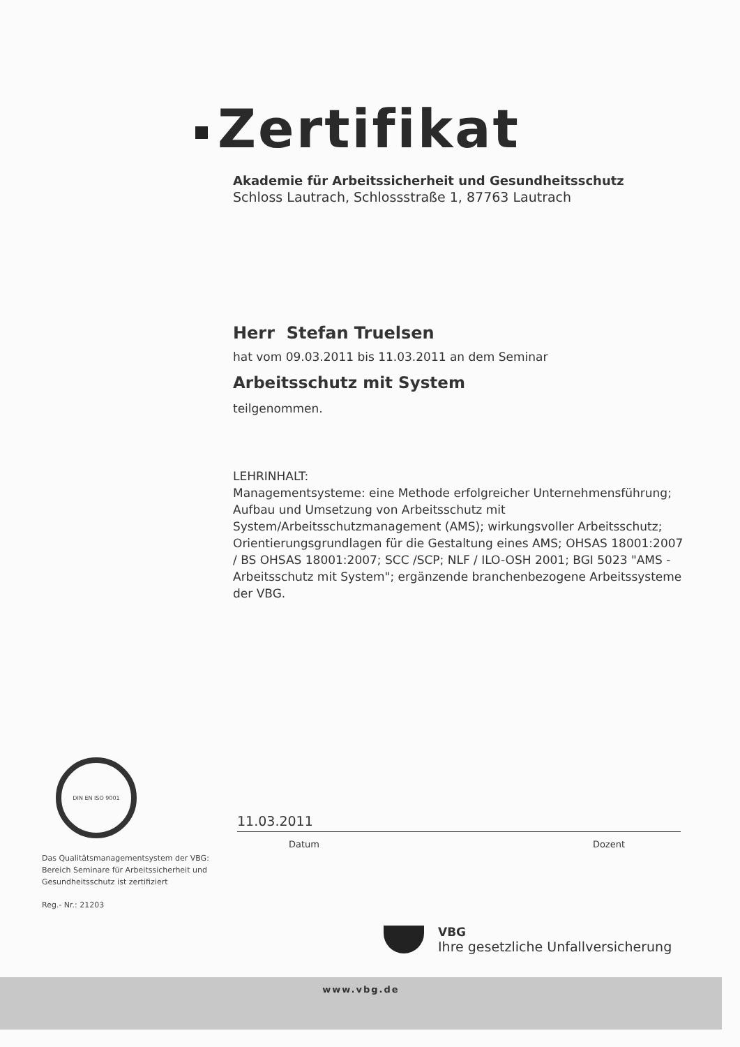Zertifikat
Akademie für Arbeitssicherheit und Gesundheitsschutz
Schloss Lautrach, Schlossstraße 1, 87763 Lautrach
Herr Stefan Truelsen
hat vom 09.03.2011 bis 11.03.2011 an dem Seminar
Arbeitsschutz mit System
teilgenommen.
LEHRINHALT:
Managementsysteme: eine Methode erfolgreicher Unternehmensführung; Aufbau und Umsetzung von Arbeitsschutz mit System/Arbeitsschutzmanagement (AMS); wirkungsvoller Arbeitsschutz; Orientierungsgrundlagen für die Gestaltung eines AMS; OHSAS 18001:2007 / BS OHSAS 18001:2007; SCC /SCP; NLF / ILO-OSH 2001; BGI 5023 "AMS - Arbeitsschutz mit System"; ergänzende branchenbezogene Arbeitssysteme der VBG.
DIN EN ISO 9001
Das Qualitätsmanagementsystem der VBG:
Bereich Seminare für Arbeitssicherheit und
Gesundheitsschutz ist zertifiziert
Reg.- Nr.: 21203
11.03.2011
Datum Dozent
VBG
Ihre gesetzliche Unfallversicherung
www.vbg.de